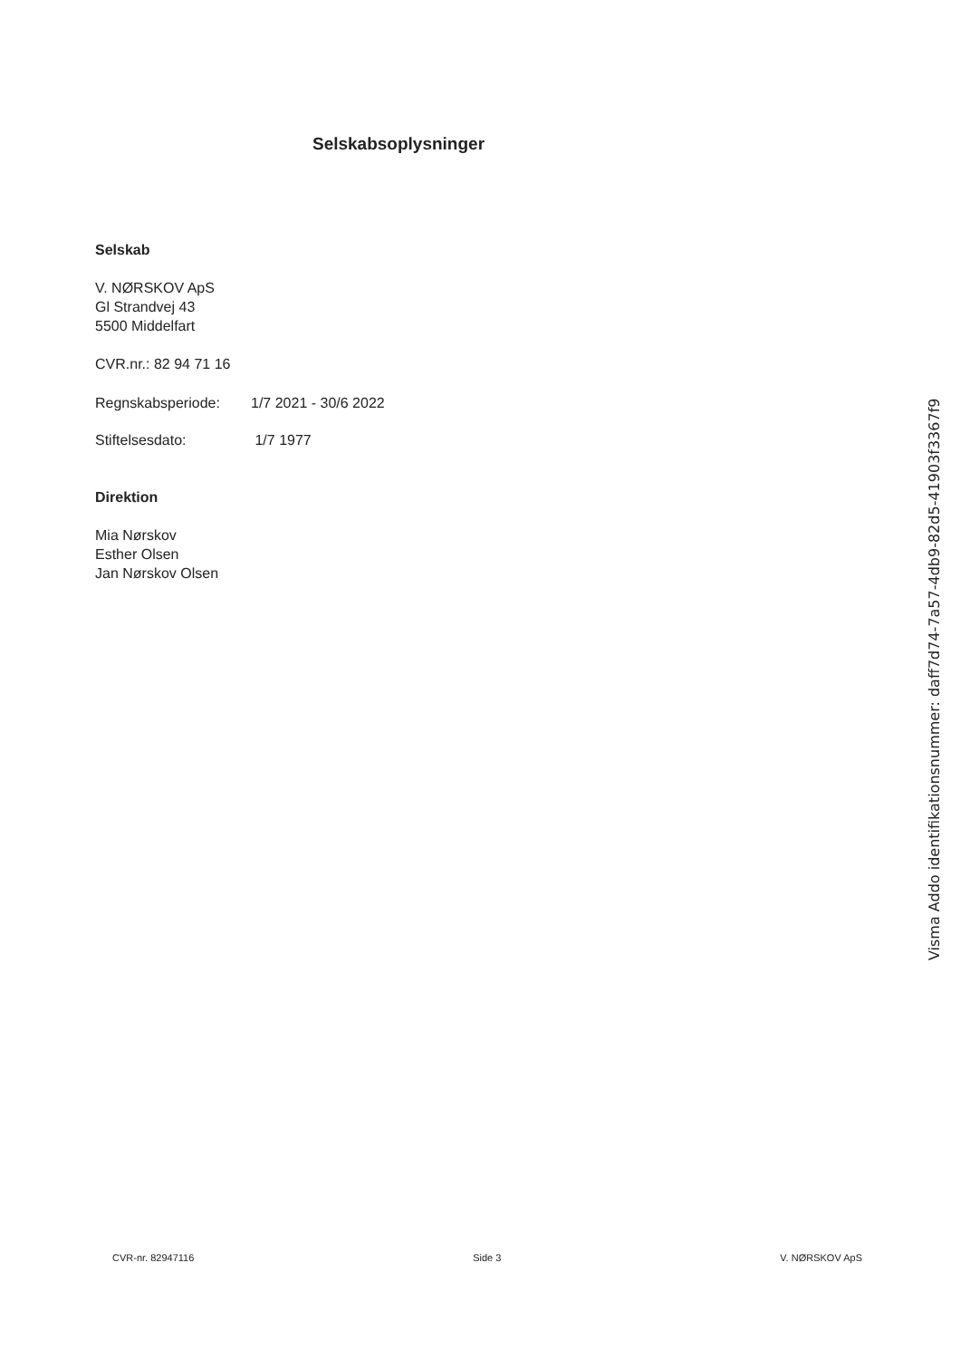Selskabsoplysninger
Selskab
V. NØRSKOV ApS
Gl Strandvej 43
5500 Middelfart
CVR.nr.: 82 94 71 16
Regnskabsperiode: 1/7 2021 - 30/6 2022
Stiftelsesdato: 1/7 1977
Direktion
Mia Nørskov
Esther Olsen
Jan Nørskov Olsen
Visma Addo identifikationsnummer: daff7d74-7a57-4db9-82d5-41903f3367f9
CVR-nr. 82947116 Side 3 V. NØRSKOV ApS